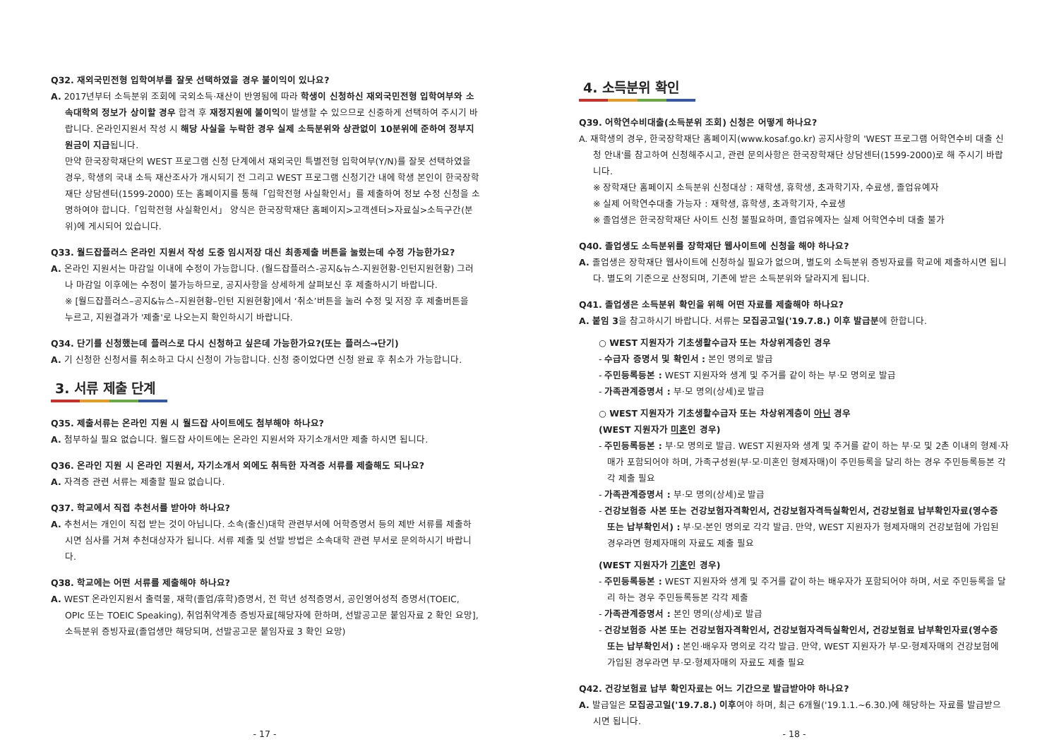Q32. 재외국민전형 입학여부를 잘못 선택하였을 경우 불이익이 있나요?
A. 2017년부터 소득분위 조회에 국외소득·재산이 반영됨에 따라 학생이 신청하신 재외국민전형 입학여부와 소속대학의 정보가 상이할 경우 합격 후 재정지원에 불이익이 발생할 수 있으므로 신중하게 선택하여 주시기 바랍니다. 온라인지원서 작성 시 해당 사실을 누락한 경우 실제 소득분위와 상관없이 10분위에 준하여 정부지원금이 지급됩니다.
만약 한국장학재단의 WEST 프로그램 신청 단계에서 재외국민 특별전형 입학여부(Y/N)를 잘못 선택하였을 경우, 학생의 국내 소득 재산조사가 개시되기 전 그리고 WEST 프로그램 신청기간 내에 학생 본인이 한국장학재단 상담센터(1599-2000) 또는 홈페이지를 통해「입학전형 사실확인서」를 제출하여 정보 수정 신청을 소명하여야 합니다.「입학전형 사실확인서」 양식은 한국장학재단 홈페이지>고객센터>자료실>소득구간(분위)에 게시되어 있습니다.
Q33. 월드잡플러스 온라인 지원서 작성 도중 임시저장 대신 최종제출 버튼을 눌렀는데 수정 가능한가요?
A. 온라인 지원서는 마감일 이내에 수정이 가능합니다. (월드잡플러스-공지&뉴스-지원현황-인턴지원현황) 그러나 마감일 이후에는 수정이 불가능하므로, 공지사항을 상세하게 살펴보신 후 제출하시기 바랍니다.
※ [월드잡플러스–공지&뉴스–지원현황–인턴 지원현황]에서 ‘취소’버튼을 눌러 수정 및 저장 후 제출버튼을 누르고, 지원결과가 '제출'로 나오는지 확인하시기 바랍니다.
Q34. 단기를 신청했는데 플러스로 다시 신청하고 싶은데 가능한가요?(또는 플러스→단기)
A. 기 신청한 신청서를 취소하고 다시 신청이 가능합니다. 신청 중이었다면 신청 완료 후 취소가 가능합니다.
3. 서류 제출 단계
Q35. 제출서류는 온라인 지원 시 월드잡 사이트에도 첨부해야 하나요?
A. 첨부하실 필요 없습니다. 월드잡 사이트에는 온라인 지원서와 자기소개서만 제출 하시면 됩니다.
Q36. 온라인 지원 시 온라인 지원서, 자기소개서 외에도 취득한 자격증 서류를 제출해도 되나요?
A. 자격증 관련 서류는 제출할 필요 없습니다.
Q37. 학교에서 직접 추천서를 받아야 하나요?
A. 추천서는 개인이 직접 받는 것이 아닙니다. 소속(출신)대학 관련부서에 어학증명서 등의 제반 서류를 제출하시면 심사를 거쳐 추천대상자가 됩니다. 서류 제출 및 선발 방법은 소속대학 관련 부서로 문의하시기 바랍니다.
Q38. 학교에는 어떤 서류를 제출해야 하나요?
A. WEST 온라인지원서 출력물, 재학(졸업/휴학)증명서, 전 학년 성적증명서, 공인영어성적 증명서(TOEIC, OPIc 또는 TOEIC Speaking), 취업취약계층 증빙자료[해당자에 한하며, 선발공고문 붙임자료 2 확인 요망], 소득분위 증빙자료(졸업생만 해당되며, 선발공고문 붙임자료 3 확인 요망)
- 17 -
4. 소득분위 확인
Q39. 어학연수비대출(소득분위 조회) 신청은 어떻게 하나요?
A. 재학생의 경우, 한국장학재단 홈페이지(www.kosaf.go.kr) 공지사항의 'WEST 프로그램 어학연수비 대출 신청 안내'를 참고하여 신청해주시고, 관련 문의사항은 한국장학재단 상담센터(1599-2000)로 해 주시기 바랍니다.
※ 장학재단 홈페이지 소득분위 신청대상 : 재학생, 휴학생, 초과학기자, 수료생, 졸업유예자
※ 실제 어학연수대출 가능자 : 재학생, 휴학생, 초과학기자, 수료생
※ 졸업생은 한국장학재단 사이트 신청 불필요하며, 졸업유예자는 실제 어학연수비 대출 불가
Q40. 졸업생도 소득분위를 장학재단 웹사이트에 신청을 해야 하나요?
A. 졸업생은 장학재단 웹사이트에 신청하실 필요가 없으며, 별도의 소득분위 증빙자료를 학교에 제출하시면 됩니다. 별도의 기준으로 산정되며, 기존에 받은 소득분위와 달라지게 됩니다.
Q41. 졸업생은 소득분위 확인을 위해 어떤 자료를 제출해야 하나요?
A. 붙임 3을 참고하시기 바랍니다. 서류는 모집공고일('19.7.8.) 이후 발급분에 한합니다.
○ WEST 지원자가 기초생활수급자 또는 차상위계층인 경우
- 수급자 증명서 및 확인서 : 본인 명의로 발급
- 주민등록등본 : WEST 지원자와 생계 및 주거를 같이 하는 부·모 명의로 발급
- 가족관계증명서 : 부·모 명의(상세)로 발급
○ WEST 지원자가 기초생활수급자 또는 차상위계층이 아닌 경우
(WEST 지원자가 미혼인 경우)
- 주민등록등본 : 부·모 명의로 발급. WEST 지원자와 생계 및 주거를 같이 하는 부·모 및 2촌 이내의 형제·자매가 포함되어야 하며, 가족구성원(부·모·미혼인 형제자매)이 주민등록을 달리 하는 경우 주민등록등본 각각 제출 필요
- 가족관계증명서 : 부·모 명의(상세)로 발급
- 건강보험증 사본 또는 건강보험자격확인서, 건강보험자격득실확인서, 건강보험료 납부확인자료(영수증 또는 납부확인서) : 부·모·본인 명의로 각각 발급. 만약, WEST 지원자가 형제자매의 건강보험에 가입된 경우라면 형제자매의 자료도 제출 필요
(WEST 지원자가 기혼인 경우)
- 주민등록등본 : WEST 지원자와 생계 및 주거를 같이 하는 배우자가 포함되어야 하며, 서로 주민등록을 달리 하는 경우 주민등록등본 각각 제출
- 가족관계증명서 : 본인 명의(상세)로 발급
- 건강보험증 사본 또는 건강보험자격확인서, 건강보험자격득실확인서, 건강보험료 납부확인자료(영수증 또는 납부확인서) : 본인·배우자 명의로 각각 발급. 만약, WEST 지원자가 부·모·형제자매의 건강보험에 가입된 경우라면 부·모·형제자매의 자료도 제출 필요
Q42. 건강보험료 납부 확인자료는 어느 기간으로 발급받아야 하나요?
A. 발급일은 모집공고일('19.7.8.) 이후여야 하며, 최근 6개월('19.1.1.~6.30.)에 해당하는 자료를 발급받으시면 됩니다.
- 18 -